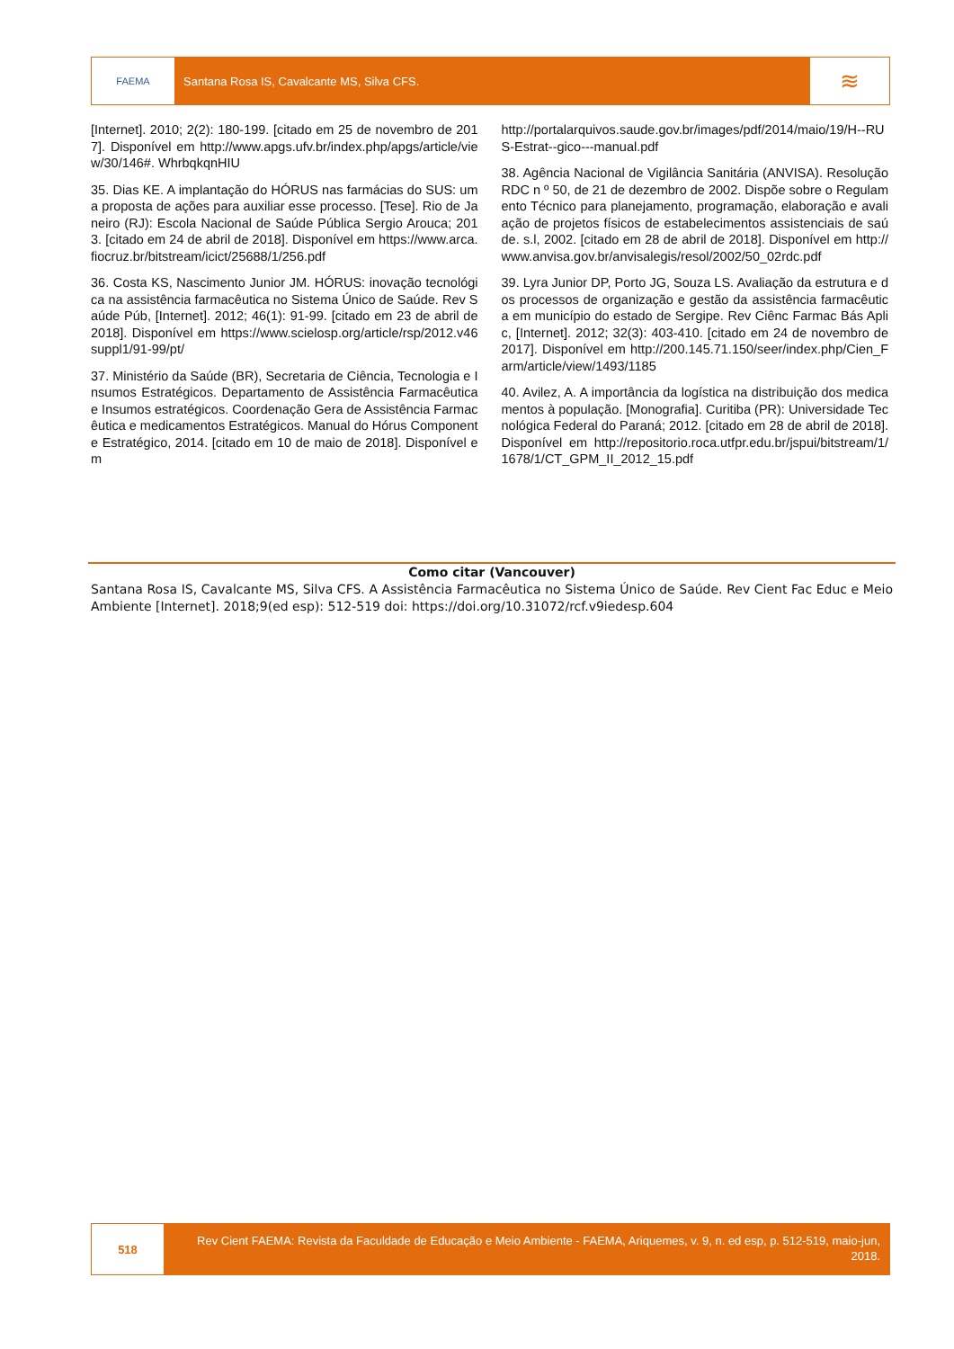FAEMA
Santana Rosa IS, Cavalcante MS, Silva CFS.
≋
[Internet]. 2010; 2(2): 180-199. [citado em 25 de novembro de 2017]. Disponível em http://www.apgs.ufv.br/index.php/apgs/article/view/30/146#. WhrbqkqnHIU
35. Dias KE. A implantação do HÓRUS nas farmácias do SUS: uma proposta de ações para auxiliar esse processo. [Tese]. Rio de Janeiro (RJ): Escola Nacional de Saúde Pública Sergio Arouca; 2013. [citado em 24 de abril de 2018]. Disponível em https://www.arca.fiocruz.br/bitstream/icict/25688/1/256.pdf
36. Costa KS, Nascimento Junior JM. HÓRUS: inovação tecnológica na assistência farmacêutica no Sistema Único de Saúde. Rev Saúde Púb, [Internet]. 2012; 46(1): 91-99. [citado em 23 de abril de 2018]. Disponível em https://www.scielosp.org/article/rsp/2012.v46suppl1/91-99/pt/
37. Ministério da Saúde (BR), Secretaria de Ciência, Tecnologia e Insumos Estratégicos. Departamento de Assistência Farmacêutica e Insumos estratégicos. Coordenação Gera de Assistência Farmacêutica e medicamentos Estratégicos. Manual do Hórus Componente Estratégico, 2014. [citado em 10 de maio de 2018]. Disponível em
http://portalarquivos.saude.gov.br/images/pdf/2014/maio/19/H--RUS-Estrat--gico---manual.pdf
38. Agência Nacional de Vigilância Sanitária (ANVISA). Resolução RDC n º 50, de 21 de dezembro de 2002. Dispõe sobre o Regulamento Técnico para planejamento, programação, elaboração e avaliação de projetos físicos de estabelecimentos assistenciais de saúde. s.l, 2002. [citado em 28 de abril de 2018]. Disponível em http://www.anvisa.gov.br/anvisalegis/resol/2002/50_02rdc.pdf
39. Lyra Junior DP, Porto JG, Souza LS. Avaliação da estrutura e dos processos de organização e gestão da assistência farmacêutica em município do estado de Sergipe. Rev Ciênc Farmac Bás Aplic, [Internet]. 2012; 32(3): 403-410. [citado em 24 de novembro de 2017]. Disponível em http://200.145.71.150/seer/index.php/Cien_Farm/article/view/1493/1185
40. Avilez, A. A importância da logística na distribuição dos medicamentos à população. [Monografia]. Curitiba (PR): Universidade Tecnológica Federal do Paraná; 2012. [citado em 28 de abril de 2018]. Disponível em http://repositorio.roca.utfpr.edu.br/jspui/bitstream/1/1678/1/CT_GPM_II_2012_15.pdf
Como citar (Vancouver)
Santana Rosa IS, Cavalcante MS, Silva CFS. A Assistência Farmacêutica no Sistema Único de Saúde. Rev Cient Fac Educ e Meio Ambiente [Internet]. 2018;9(ed esp): 512-519 doi: https://doi.org/10.31072/rcf.v9iedesp.604
518
Rev Cient FAEMA: Revista da Faculdade de Educação e Meio Ambiente - FAEMA, Ariquemes, v. 9, n. ed esp, p. 512-519, maio-jun, 2018.